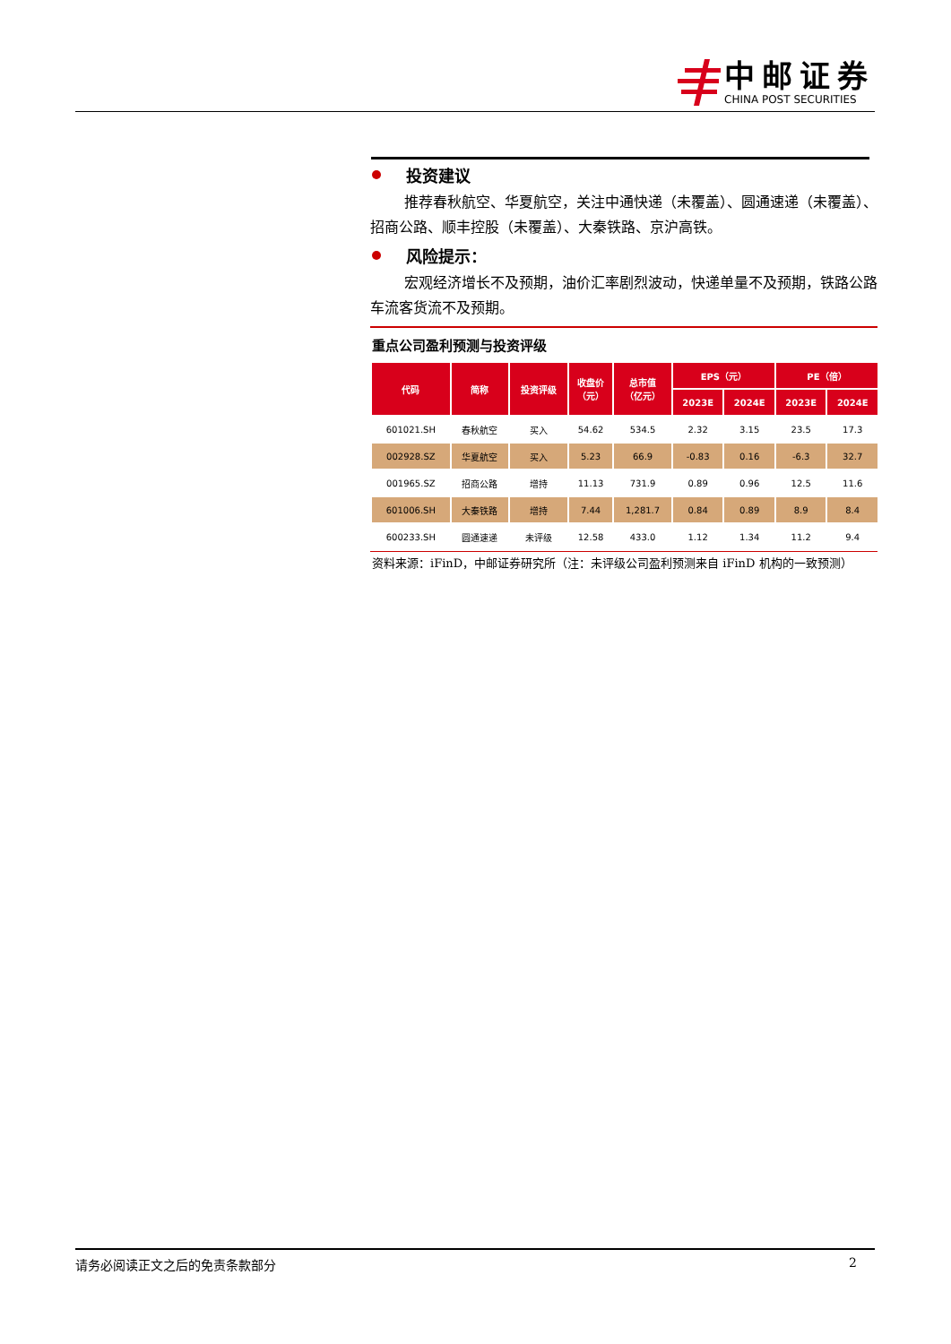中邮证券
CHINA POST SECURITIES
投资建议
推荐春秋航空、华夏航空，关注中通快递（未覆盖）、圆通速递（未覆盖）、招商公路、顺丰控股（未覆盖）、大秦铁路、京沪高铁。
风险提示：
宏观经济增长不及预期，油价汇率剧烈波动，快递单量不及预期，铁路公路车流客货流不及预期。
重点公司盈利预测与投资评级
| 代码 | 简称 | 投资评级 | 收盘价 （元） | 总市值 （亿元） | EPS（元） | | PE（倍） | |
| --- | --- | --- | --- | --- | --- | --- | --- | --- |
| | | | | | 2023E | 2024E | 2023E | 2024E |
| 601021.SH | 春秋航空 | 买入 | 54.62 | 534.5 | 2.32 | 3.15 | 23.5 | 17.3 |
| 002928.SZ | 华夏航空 | 买入 | 5.23 | 66.9 | -0.83 | 0.16 | -6.3 | 32.7 |
| 001965.SZ | 招商公路 | 增持 | 11.13 | 731.9 | 0.89 | 0.96 | 12.5 | 11.6 |
| 601006.SH | 大秦铁路 | 增持 | 7.44 | 1,281.7 | 0.84 | 0.89 | 8.9 | 8.4 |
| 600233.SH | 圆通速递 | 未评级 | 12.58 | 433.0 | 1.12 | 1.34 | 11.2 | 9.4 |
资料来源：iFinD，中邮证券研究所（注：未评级公司盈利预测来自 iFinD 机构的一致预测）
请务必阅读正文之后的免责条款部分 2